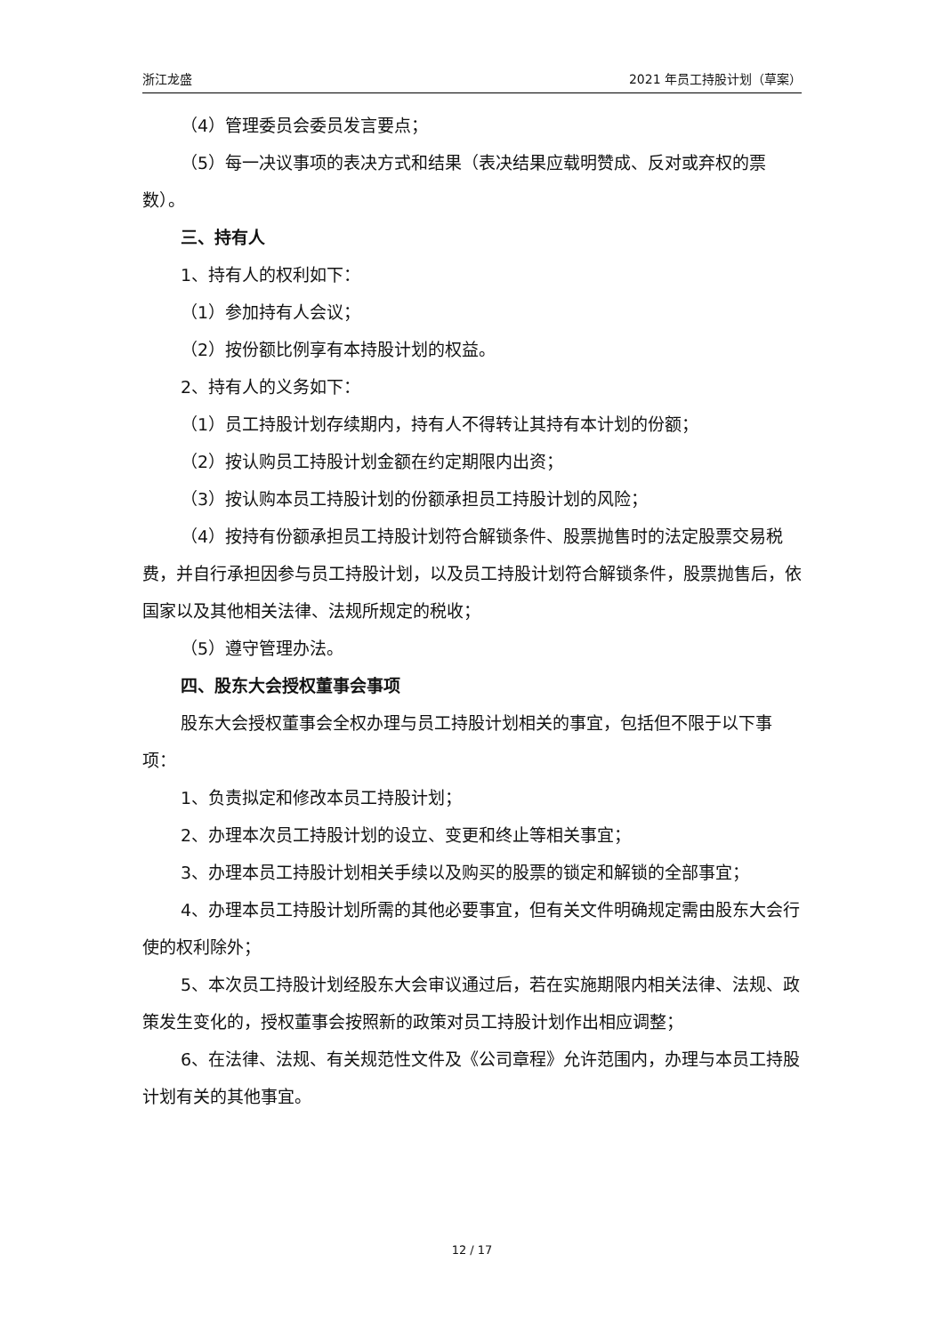浙江龙盛 2021 年员工持股计划（草案）
（4）管理委员会委员发言要点；
（5）每一决议事项的表决方式和结果（表决结果应载明赞成、反对或弃权的票数）。
三、持有人
1、持有人的权利如下：
（1）参加持有人会议；
（2）按份额比例享有本持股计划的权益。
2、持有人的义务如下：
（1）员工持股计划存续期内，持有人不得转让其持有本计划的份额；
（2）按认购员工持股计划金额在约定期限内出资；
（3）按认购本员工持股计划的份额承担员工持股计划的风险；
（4）按持有份额承担员工持股计划符合解锁条件、股票抛售时的法定股票交易税费，并自行承担因参与员工持股计划，以及员工持股计划符合解锁条件，股票抛售后，依国家以及其他相关法律、法规所规定的税收；
（5）遵守管理办法。
四、股东大会授权董事会事项
股东大会授权董事会全权办理与员工持股计划相关的事宜，包括但不限于以下事项：
1、负责拟定和修改本员工持股计划；
2、办理本次员工持股计划的设立、变更和终止等相关事宜；
3、办理本员工持股计划相关手续以及购买的股票的锁定和解锁的全部事宜；
4、办理本员工持股计划所需的其他必要事宜，但有关文件明确规定需由股东大会行使的权利除外；
5、本次员工持股计划经股东大会审议通过后，若在实施期限内相关法律、法规、政策发生变化的，授权董事会按照新的政策对员工持股计划作出相应调整；
6、在法律、法规、有关规范性文件及《公司章程》允许范围内，办理与本员工持股计划有关的其他事宜。
12 / 17